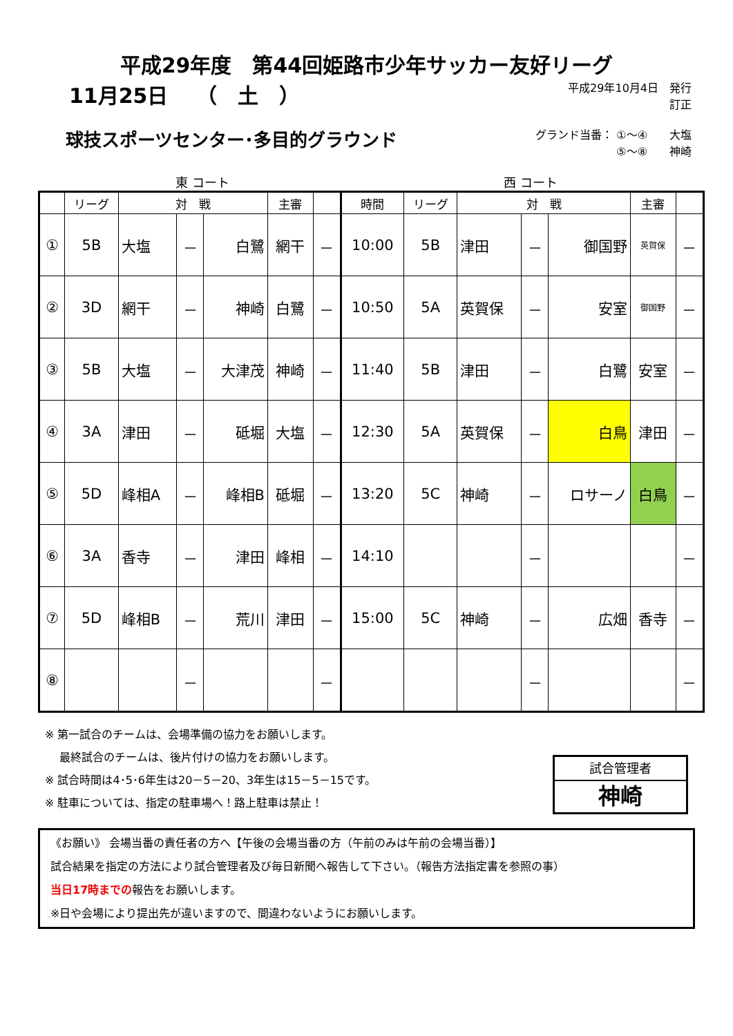平成29年度　第44回姫路市少年サッカー友好リーグ
11月25日　 （　土　）
平成29年10月4日　発行
訂正
球技スポーツセンター･多目的グラウンド
グランド当番： ①～④　　大塩
　　　　　　　 ⑤～⑧　　神崎
東 コート 西 コート
| | リーグ | 対 戦 | | | 主審 | | 時間 | リーグ | 対 戦 | | | 主審 | |
| --- | --- | --- | --- | --- | --- | --- | --- | --- | --- | --- | --- | --- | --- |
| ① | 5B | 大塩 | － | 白鷺 | 網干 | － | 10:00 | 5B | 津田 | － | 御国野 | 英賀保 | － |
| ② | 3D | 網干 | － | 神崎 | 白鷺 | － | 10:50 | 5A | 英賀保 | － | 安室 | 御国野 | － |
| ③ | 5B | 大塩 | － | 大津茂 | 神崎 | － | 11:40 | 5B | 津田 | － | 白鷺 | 安室 | － |
| ④ | 3A | 津田 | － | 砥堀 | 大塩 | － | 12:30 | 5A | 英賀保 | － | 白鳥 | 津田 | － |
| ⑤ | 5D | 峰相A | － | 峰相B | 砥堀 | － | 13:20 | 5C | 神崎 | － | ロサーノ | 白鳥 | － |
| ⑥ | 3A | 香寺 | － | 津田 | 峰相 | － | 14:10 | | | － | | | － |
| ⑦ | 5D | 峰相B | － | 荒川 | 津田 | － | 15:00 | 5C | 神崎 | － | 広畑 | 香寺 | － |
| ⑧ | | | － | | | － | | | | － | | | － |
※ 第一試合のチームは、会場準備の協力をお願いします。
　 最終試合のチームは、後片付けの協力をお願いします。
※ 試合時間は4･5･6年生は20－5－20、3年生は15－5－15です。
※ 駐車については、指定の駐車場へ！路上駐車は禁止！
試合管理者
神崎
《お願い》 会場当番の責任者の方へ【午後の会場当番の方（午前のみは午前の会場当番）】
試合結果を指定の方法により試合管理者及び毎日新聞へ報告して下さい。（報告方法指定書を参照の事）
当日17時までの報告をお願いします。
※日や会場により提出先が違いますので、間違わないようにお願いします。